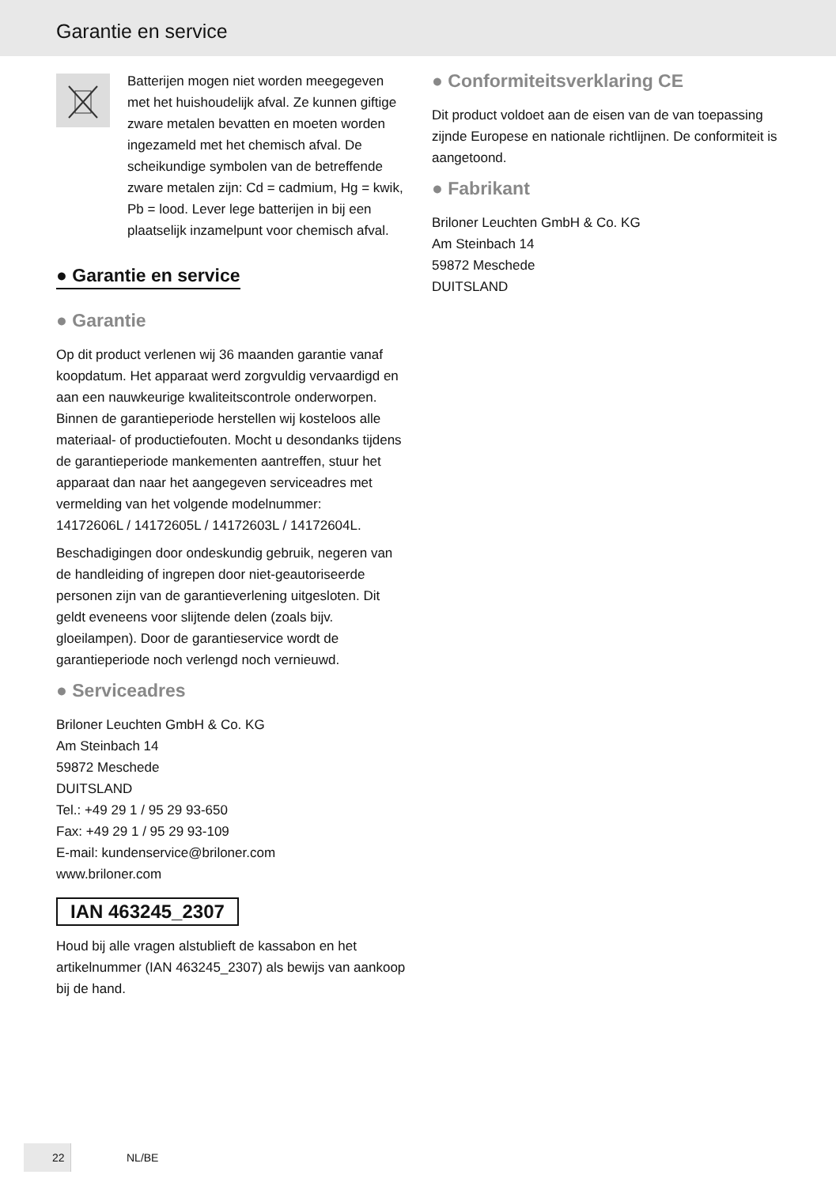Garantie en service
Batterijen mogen niet worden meegegeven met het huishoudelijk afval. Ze kunnen giftige zware metalen bevatten en moeten worden ingezameld met het chemisch afval. De scheikundige symbolen van de betreffende zware metalen zijn: Cd = cadmium, Hg = kwik, Pb = lood. Lever lege batterijen in bij een plaatselijk inzamelpunt voor chemisch afval.
● Garantie en service
● Garantie
Op dit product verlenen wij 36 maanden garantie vanaf koopdatum. Het apparaat werd zorgvuldig vervaardigd en aan een nauwkeurige kwaliteitscontrole onderworpen. Binnen de garantieperiode herstellen wij kosteloos alle materiaal- of productiefouten. Mocht u desondanks tijdens de garantieperiode mankementen aantreffen, stuur het apparaat dan naar het aangegeven serviceadres met vermelding van het volgende modelnummer:
14172606L / 14172605L / 14172603L / 14172604L.
Beschadigingen door ondeskundig gebruik, negeren van de handleiding of ingrepen door niet-geautoriseerde personen zijn van de garantieverlening uitgesloten. Dit geldt eveneens voor slijtende delen (zoals bijv. gloeilampen). Door de garantieservice wordt de garantieperiode noch verlengd noch vernieuwd.
● Serviceadres
Briloner Leuchten GmbH & Co. KG
Am Steinbach 14
59872 Meschede
DUITSLAND
Tel.: +49 29 1 / 95 29 93-650
Fax: +49 29 1 / 95 29 93-109
E-mail: kundenservice@briloner.com
www.briloner.com
IAN 463245_2307
Houd bij alle vragen alstublieft de kassabon en het artikelnummer (IAN 463245_2307) als bewijs van aankoop bij de hand.
● Conformiteitsverklaring CE
Dit product voldoet aan de eisen van de van toepassing zijnde Europese en nationale richtlijnen. De conformiteit is aangetoond.
● Fabrikant
Briloner Leuchten GmbH & Co. KG
Am Steinbach 14
59872 Meschede
DUITSLAND
22
NL/BE